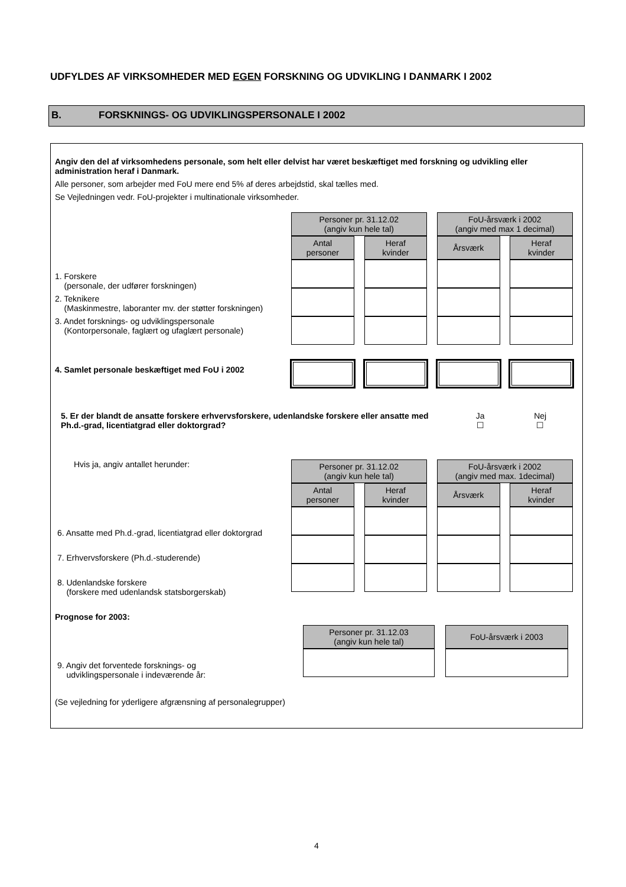UDFYLDES AF VIRKSOMHEDER MED EGEN FORSKNING OG UDVIKLING I DANMARK I 2002
B. FORSKNINGS- OG UDVIKLINGSPERSONALE I 2002
Angiv den del af virksomhedens personale, som helt eller delvist har været beskæftiget med forskning og udvikling eller administration heraf i Danmark.
Alle personer, som arbejder med FoU mere end 5% af deres arbejdstid, skal tælles med.
Se Vejledningen vedr. FoU-projekter i multinationale virksomheder.
1. Forskere
(personale, der udfører forskningen)
2. Teknikere
(Maskinmestre, laboranter mv. der støtter forskningen)
3. Andet forsknings- og udviklingspersonale
(Kontorpersonale, faglært og ufaglært personale)
4. Samlet personale beskæftiget med FoU i 2002
| Personer pr. 31.12.02 (angiv kun hele tal) | | | | FoU-årsværk i 2002 (angiv med max 1 decimal) | | |
| Antal personer | | Heraf kvinder | | Årsværk | | Heraf kvinder |
5. Er der blandt de ansatte forskere erhvervsforskere, udenlandske forskere eller ansatte med Ph.d.-grad, licentiatgrad eller doktorgrad?
Ja
☐
Nej
☐
Hvis ja, angiv antallet herunder:
6. Ansatte med Ph.d.-grad, licentiatgrad eller doktorgrad
7. Erhvervsforskere (Ph.d.-studerende)
8. Udenlandske forskere
(forskere med udenlandsk statsborgerskab)
| Personer pr. 31.12.02 (angiv kun hele tal) | | | | FoU-årsværk i 2002 (angiv med max. 1decimal) | | |
| Antal personer | | Heraf kvinder | | Årsværk | | Heraf kvinder |
Prognose for 2003:
9. Angiv det forventede forsknings- og
udviklingspersonale i indeværende år:
| Personer pr. 31.12.03 (angiv kun hele tal) | | FoU-årsværk i 2003 |
(Se vejledning for yderligere afgrænsning af personalegrupper)
4